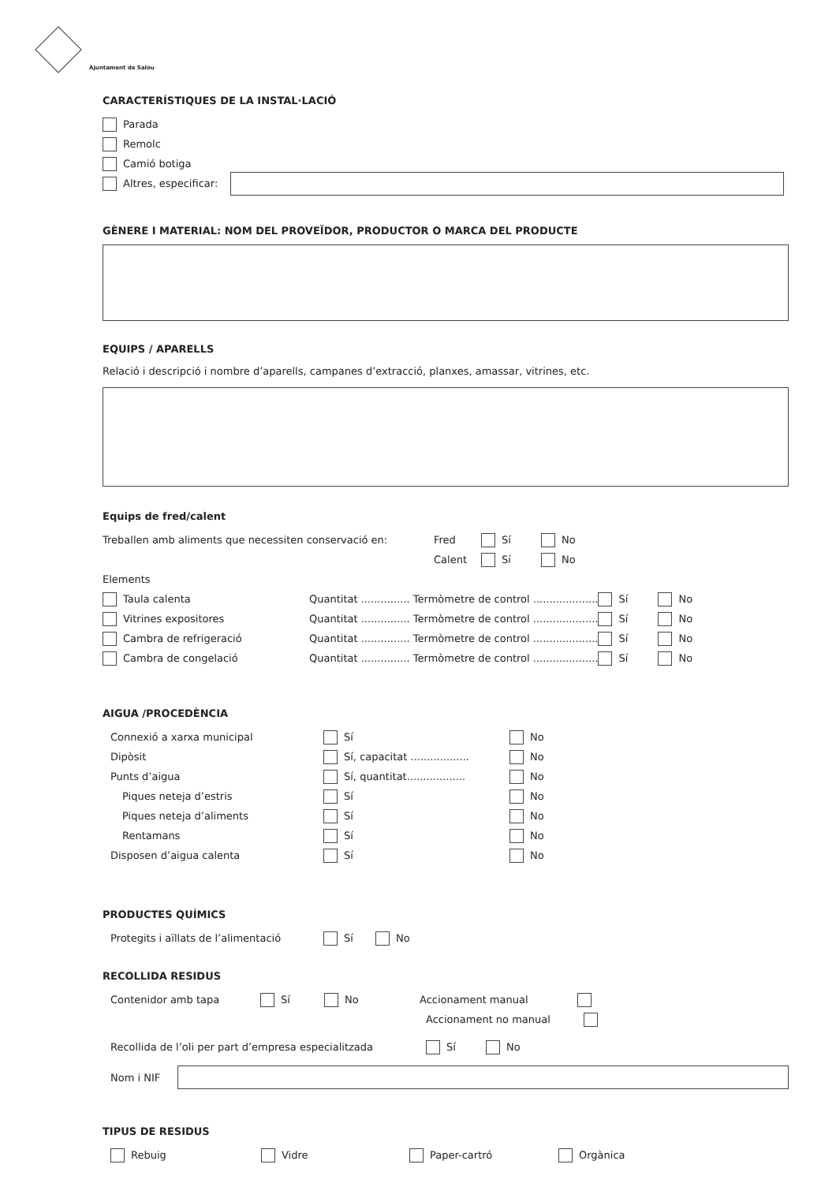Ajuntament de Salou
CARACTERÍSTIQUES DE LA INSTAL·LACIÓ
Parada
Remolc
Camió botiga
Altres, especificar:
GÈNERE I MATERIAL: NOM DEL PROVEÏDOR, PRODUCTOR O MARCA DEL PRODUCTE
EQUIPS / APARELLS
Relació i descripció i nombre d’aparells, campanes d’extracció, planxes, amassar, vitrines, etc.
Equips de fred/calent
Treballen amb aliments que necessiten conservació en: Fred Sí No
Calent Sí No
Elements
Taula calenta Quantitat ............... Termòmetre de control .................... Sí No
Vitrines expositores Quantitat ............... Termòmetre de control .................... Sí No
Cambra de refrigeració Quantitat ............... Termòmetre de control .................... Sí No
Cambra de congelació Quantitat ............... Termòmetre de control .................... Sí No
AIGUA /PROCEDÈNCIA
Connexió a xarxa municipal Sí No
Dipòsit Sí, capacitat .................. No
Punts d’aigua Sí, quantitat.................. No
Piques neteja d’estris Sí No
Piques neteja d’aliments Sí No
Rentamans Sí No
Disposen d’aigua calenta Sí No
PRODUCTES QUÍMICS
Protegits i aïllats de l’alimentació Sí No
RECOLLIDA RESIDUS
Contenidor amb tapa Sí No Accionament manual
Accionament no manual
Recollida de l’oli per part d’empresa especialitzada Sí No
Nom i NIF
TIPUS DE RESIDUS
Rebuig Vidre Paper-cartró Orgànica